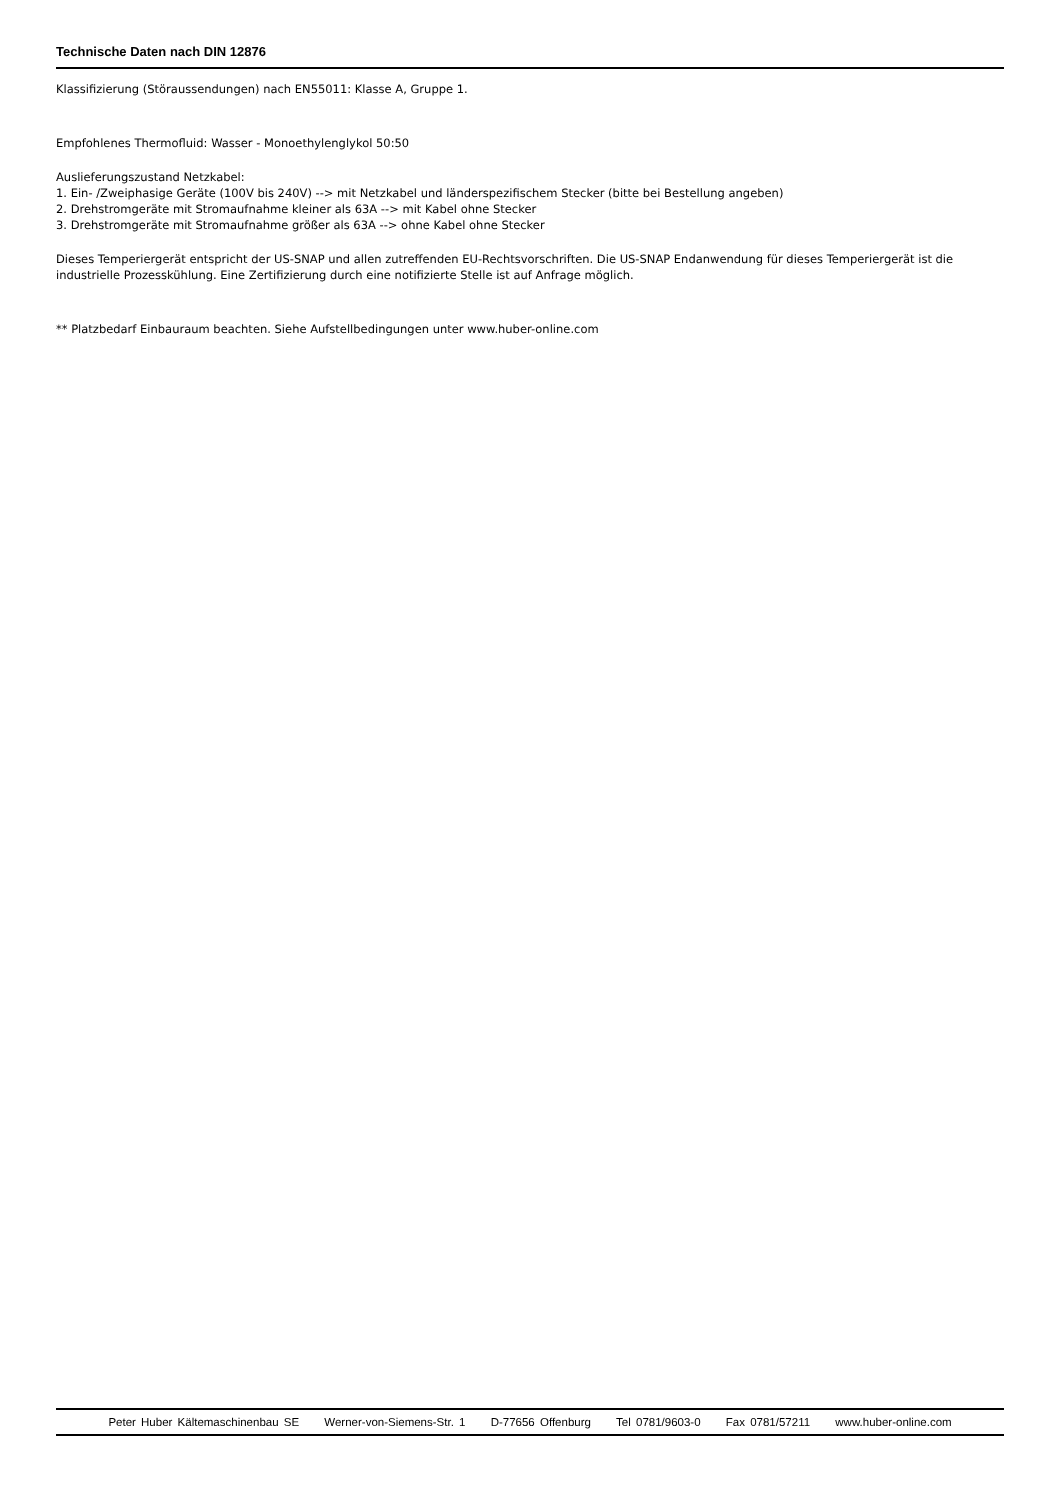Technische Daten nach DIN 12876
Klassifizierung (Störaussendungen) nach EN55011: Klasse A, Gruppe 1.
Empfohlenes Thermofluid: Wasser - Monoethylenglykol 50:50
Auslieferungszustand Netzkabel:
1. Ein- /Zweiphasige Geräte (100V bis 240V) --> mit Netzkabel und länderspezifischem Stecker (bitte bei Bestellung angeben)
2. Drehstromgeräte mit Stromaufnahme kleiner als 63A --> mit Kabel ohne Stecker
3. Drehstromgeräte mit Stromaufnahme größer als 63A --> ohne Kabel ohne Stecker
Dieses Temperiergerät entspricht der US-SNAP und allen zutreffenden EU-Rechtsvorschriften. Die US-SNAP Endanwendung für dieses Temperiergerät ist die industrielle Prozesskühlung. Eine Zertifizierung durch eine notifizierte Stelle ist auf Anfrage möglich.
** Platzbedarf Einbauraum beachten. Siehe Aufstellbedingungen unter www.huber-online.com
Peter Huber Kältemaschinenbau SE Werner-von-Siemens-Str. 1 D-77656 Offenburg Tel 0781/9603-0 Fax 0781/57211 www.huber-online.com